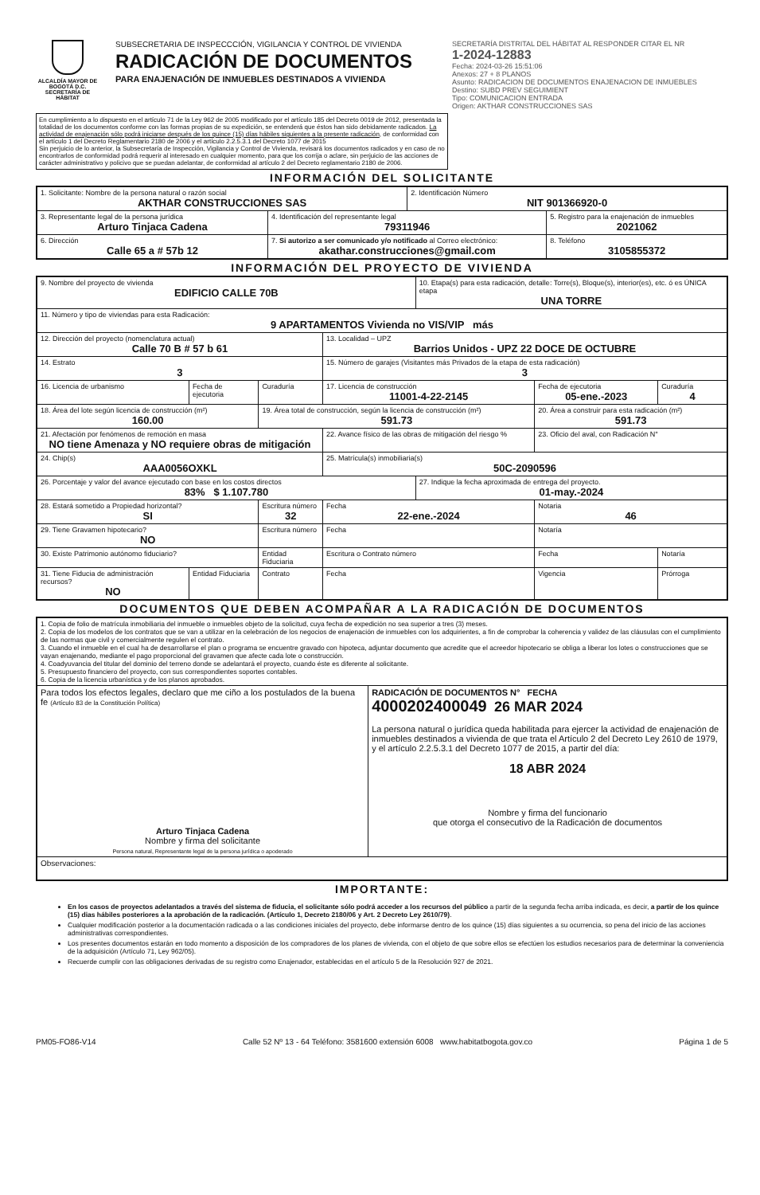ALCALDÍA MAYOR DE BOGOTÁ D.C.
SECRETARÍA DE HÁBITAT
SUBSECRETARIA DE INSPECCCIÓN, VIGILANCIA Y CONTROL DE VIVIENDA
RADICACIÓN DE DOCUMENTOS
PARA ENAJENACIÓN DE INMUEBLES DESTINADOS A VIVIENDA
SECRETARÍA DISTRITAL DEL HÁBITAT AL RESPONDER CITAR EL NR
1-2024-12883
Fecha: 2024-03-26 15:51:06
Anexos: 27 + 8 PLANOS
Asunto: RADICACION DE DOCUMENTOS ENAJENACION DE INMUEBLES
Destino: SUBD PREV SEGUIMIENT
Tipo: COMUNICACION ENTRADA
Origen: AKTHAR CONSTRUCCIONES SAS
En cumplimiento a lo dispuesto en el artículo 71 de la Ley 962 de 2005 modificado por el artículo 185 del Decreto 0019 de 2012, presentada la totalidad de los documentos conforme con las formas propias de su expedición, se entenderá que éstos han sido debidamente radicados. La actividad de enajenación sólo podrá iniciarse después de los quince (15) días hábiles siguientes a la presente radicación, de conformidad con el artículo 1 del Decreto Reglamentario 2180 de 2006 y el artículo 2.2.5.3.1 del Decreto 1077 de 2015
Sin perjuicio de lo anterior, la Subsecretaría de Inspección, Vigilancia y Control de Vivienda, revisará los documentos radicados y en caso de no encontrarlos de conformidad podrá requerir al interesado en cualquier momento, para que los corrija o aclare, sin perjuicio de las acciones de carácter administrativo y policivo que se puedan adelantar, de conformidad al artículo 2 del Decreto reglamentario 2180 de 2006.
INFORMACIÓN DEL SOLICITANTE
| 1. Solicitante: Nombre de la persona natural o razón social AKTHAR CONSTRUCCIONES SAS | | 2. Identificación Número NIT 901366920-0 | |
| 3. Representante legal de la persona jurídica Arturo Tinjaca Cadena | 4. Identificación del representante legal 79311946 | | 5. Registro para la enajenación de inmuebles 2021062 |
| 6. Dirección Calle 65 a # 57b 12 | 7. Si autorizo a ser comunicado y/o notificado al Correo electrónico: akathar.construcciones@gmail.com | | 8. Teléfono 3105855372 |
INFORMACIÓN DEL PROYECTO DE VIVIENDA
| 9. Nombre del proyecto de vivienda EDIFICIO CALLE 70B | | | | 10. Etapa(s) para esta radicación, detalle: Torre(s), Bloque(s), interior(es), etc. ó es ÚNICA etapa UNA TORRE | | |
| 11. Número y tipo de viviendas para esta Radicación: 9 APARTAMENTOS Vivienda no VIS/VIP más | | | | | | |
| 12. Dirección del proyecto (nomenclatura actual) Calle 70 B # 57 b 61 | | | 13. Localidad – UPZ Barrios Unidos - UPZ 22 DOCE DE OCTUBRE | | | |
| 14. Estrato 3 | | | 15. Número de garajes (Visitantes más Privados de la etapa de esta radicación) 3 | | | |
| 16. Licencia de urbanismo | Fecha de ejecutoria | Curaduría | 17. Licencia de construcción 11001-4-22-2145 | | Fecha de ejecutoria 05-ene.-2023 | Curaduría 4 |
| 18. Área del lote según licencia de construcción (m²) 160.00 | | 19. Área total de construcción, según la licencia de construcción (m²) 591.73 | | | 20. Área a construir para esta radicación (m²) 591.73 | |
| 21. Afectación por fenómenos de remoción en masa NO tiene Amenaza y NO requiere obras de mitigación | | | 22. Avance físico de las obras de mitigación del riesgo % | | 23. Oficio del aval, con Radicación N° | |
| 24. Chip(s) AAA0056OXKL | | | 25. Matrícula(s) inmobiliaria(s) 50C-2090596 | | | |
| 26. Porcentaje y valor del avance ejecutado con base en los costos directos 83% $ 1.107.780 | | | | 27. Indique la fecha aproximada de entrega del proyecto. 01-may.-2024 | | |
| 28. Estará sometido a Propiedad horizontal? SI | | Escritura número 32 | Fecha 22-ene.-2024 | | Notaria 46 | |
| 29. Tiene Gravamen hipotecario? NO | | Escritura número | Fecha | | Notaría | |
| 30. Existe Patrimonio autónomo fiduciario? | | Entidad Fiduciaria | Escritura o Contrato número | | Fecha | Notaría |
| 31. Tiene Fiducia de administración recursos? NO | Entidad Fiduciaria | Contrato | Fecha | | Vigencia | Prórroga |
DOCUMENTOS QUE DEBEN ACOMPAÑAR A LA RADICACIÓN DE DOCUMENTOS
| 1. Copia de folio de matrícula inmobiliaria del inmueble o inmuebles objeto de la solicitud, cuya fecha de expedición no sea superior a tres (3) meses. 2. Copia de los modelos de los contratos que se van a utilizar en la celebración de los negocios de enajenación de inmuebles con los adquirientes, a fin de comprobar la coherencia y validez de las cláusulas con el cumplimiento de las normas que civil y comercialmente regulen el contrato. 3. Cuando el inmueble en el cual ha de desarrollarse el plan o programa se encuentre gravado con hipoteca, adjuntar documento que acredite que el acreedor hipotecario se obliga a liberar los lotes o construcciones que se vayan enajenando, mediante el pago proporcional del gravamen que afecte cada lote o construcción. 4. Coadyuvancia del titular del dominio del terreno donde se adelantará el proyecto, cuando éste es diferente al solicitante. 5. Presupuesto financiero del proyecto, con sus correspondientes soportes contables. 6. Copia de la licencia urbanística y de los planos aprobados. | |
| Para todos los efectos legales, declaro que me ciño a los postulados de la buena fe (Artículo 83 de la Constitución Política) Arturo Tinjaca Cadena Nombre y firma del solicitante Persona natural, Representante legal de la persona jurídica o apoderado | RADICACIÓN DE DOCUMENTOS N° FECHA 4000202400049 26 MAR 2024 La persona natural o jurídica queda habilitada para ejercer la actividad de enajenación de inmuebles destinados a vivienda de que trata el Artículo 2 del Decreto Ley 2610 de 1979, y el artículo 2.2.5.3.1 del Decreto 1077 de 2015, a partir del día: 18 ABR 2024 Nombre y firma del funcionario que otorga el consecutivo de la Radicación de documentos |
| Observaciones: | |
IMPORTANTE:
En los casos de proyectos adelantados a través del sistema de fiducia, el solicitante sólo podrá acceder a los recursos del público a partir de la segunda fecha arriba indicada, es decir, a partir de los quince (15) dias hábiles posteriores a la aprobación de la radicación. (Artículo 1, Decreto 2180/06 y Art. 2 Decreto Ley 2610/79).
Cualquier modificación posterior a la documentación radicada o a las condiciones iniciales del proyecto, debe informarse dentro de los quince (15) días siguientes a su ocurrencia, so pena del inicio de las acciones administrativas correspondientes.
Los presentes documentos estarán en todo momento a disposición de los compradores de los planes de vivienda, con el objeto de que sobre ellos se efectúen los estudios necesarios para de determinar la conveniencia de la adquisición (Artículo 71, Ley 962/05).
Recuerde cumplir con las obligaciones derivadas de su registro como Enajenador, establecidas en el artículo 5 de la Resolución 927 de 2021.
PM05-FO86-V14 Calle 52 Nº 13 - 64 Teléfono: 3581600 extensión 6008 www.habitatbogota.gov.co Página 1 de 5